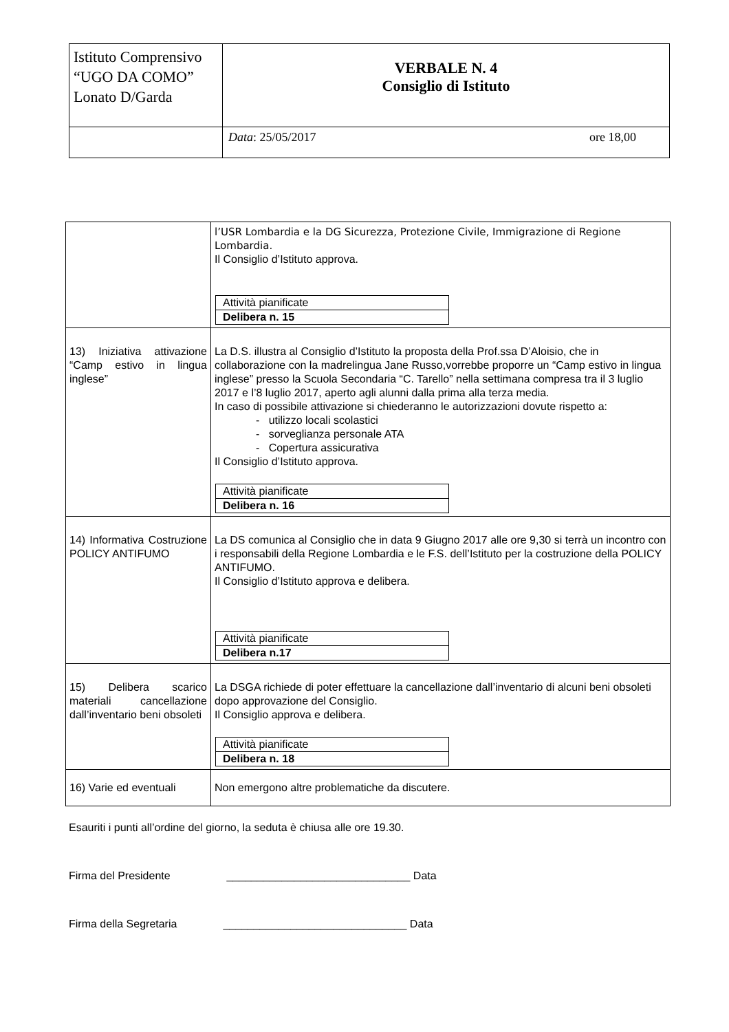| Istituto Comprensivo “UGO DA COMO” Lonato D/Garda | VERBALE N. 4 Consiglio di Istituto |
| | ore 18,00 Data : 25/05/2017 |
| | l’USR Lombardia e la DG Sicurezza, Protezione Civile, Immigrazione di Regione Lombardia. Il Consiglio d’Istituto approva. / Attività pianificate / / Delibera n. 15 / |
| 13) Iniziativa attivazione “Camp estivo in lingua inglese” | La D.S. illustra al Consiglio d’Istituto la proposta della Prof.ssa D’Aloisio, che in collaborazione con la madrelingua Jane Russo,vorrebbe proporre un “Camp estivo in lingua inglese” presso la Scuola Secondaria “C. Tarello” nella settimana compresa tra il 3 luglio 2017 e l’8 luglio 2017, aperto agli alunni dalla prima alla terza media. In caso di possibile attivazione si chiederanno le autorizzazioni dovute rispetto a: - utilizzo locali scolastici - sorveglianza personale ATA - Copertura assicurativa Il Consiglio d’Istituto approva. / Attività pianificate / / Delibera n. 16 / |
| 14) Informativa Costruzione POLICY ANTIFUMO | La DS comunica al Consiglio che in data 9 Giugno 2017 alle ore 9,30 si terrà un incontro con i responsabili della Regione Lombardia e le F.S. dell’Istituto per la costruzione della POLICY ANTIFUMO. Il Consiglio d’Istituto approva e delibera. / Attività pianificate / / Delibera n.17 / |
| 15) Delibera scarico materiali cancellazione dall’inventario beni obsoleti | La DSGA richiede di poter effettuare la cancellazione dall’inventario di alcuni beni obsoleti dopo approvazione del Consiglio. Il Consiglio approva e delibera. / Attività pianificate / / Delibera n. 18 / |
| 16) Varie ed eventuali | Non emergono altre problematiche da discutere. |
Esauriti i punti all’ordine del giorno, la seduta è chiusa alle ore 19.30.
Firma del Presidente ______________________________ Data
Firma della Segretaria ______________________________ Data